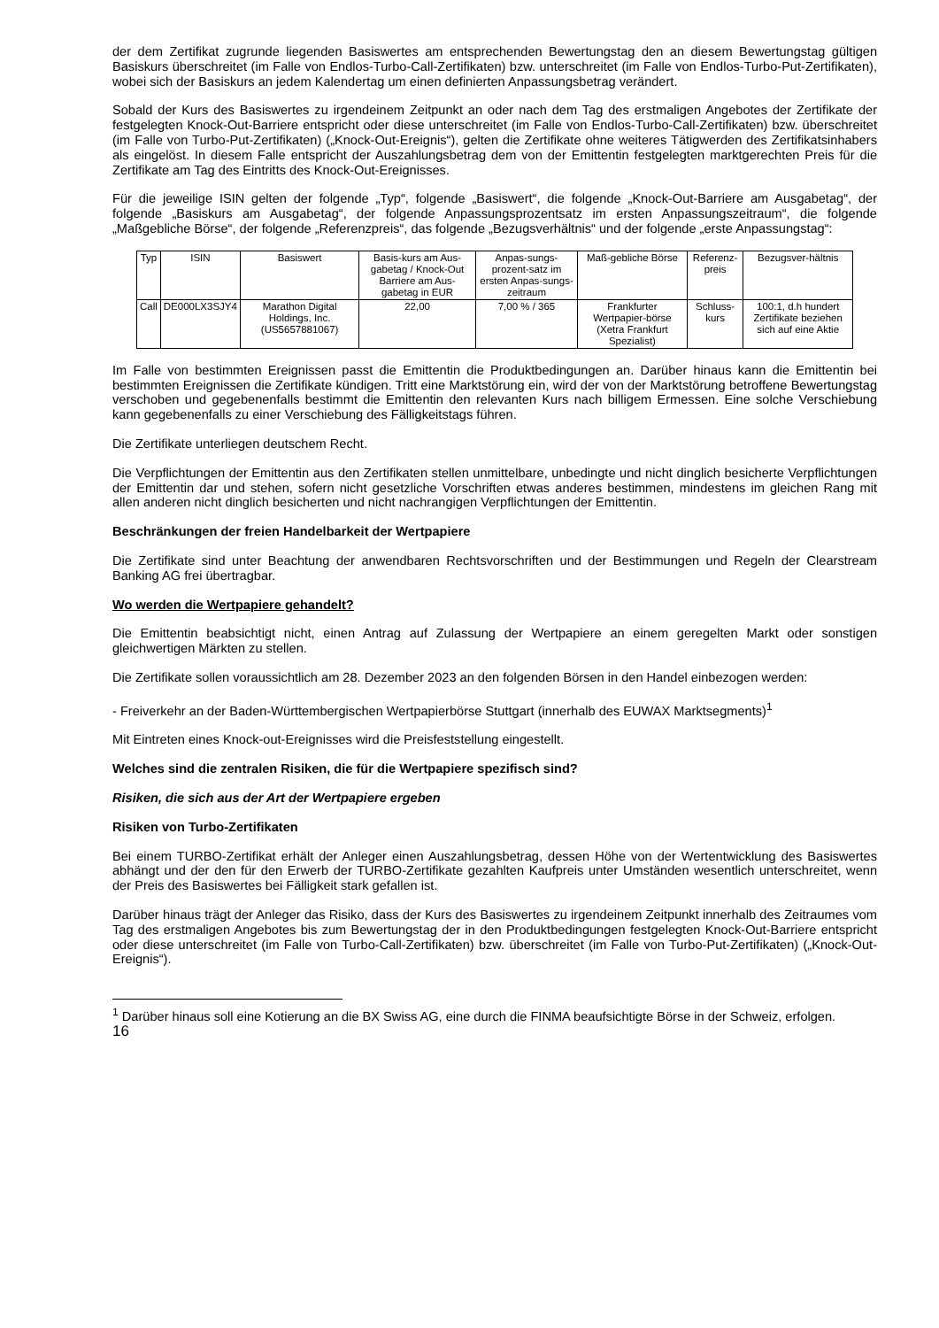der dem Zertifikat zugrunde liegenden Basiswertes am entsprechenden Bewertungstag den an diesem Bewertungstag gültigen Basiskurs überschreitet (im Falle von Endlos-Turbo-Call-Zertifikaten) bzw. unterschreitet (im Falle von Endlos-Turbo-Put-Zertifikaten), wobei sich der Basiskurs an jedem Kalendertag um einen definierten Anpassungsbetrag verändert.
Sobald der Kurs des Basiswertes zu irgendeinem Zeitpunkt an oder nach dem Tag des erstmaligen Angebotes der Zertifikate der festgelegten Knock-Out-Barriere entspricht oder diese unterschreitet (im Falle von Endlos-Turbo-Call-Zertifikaten) bzw. überschreitet (im Falle von Turbo-Put-Zertifikaten) („Knock-Out-Ereignis“), gelten die Zertifikate ohne weiteres Tätigwerden des Zertifikatsinhabers als eingelöst. In diesem Falle entspricht der Auszahlungsbetrag dem von der Emittentin festgelegten marktgerechten Preis für die Zertifikate am Tag des Eintritts des Knock-Out-Ereignisses.
Für die jeweilige ISIN gelten der folgende „Typ“, folgende „Basiswert“, die folgende „Knock-Out-Barriere am Ausgabetag“, der folgende „Basiskurs am Ausgabetag“, der folgende Anpassungsprozentsatz im ersten Anpassungszeitraum“, die folgende „Maßgebliche Börse“, der folgende „Referenzpreis“, das folgende „Bezugsverhältnis“ und der folgende „erste Anpassungstag“:
| Typ | ISIN | Basiswert | Basis-kurs am Aus-gabetag / Knock-Out Barriere am Aus-gabetag in EUR | Anpas-sungs-prozent-satz im ersten Anpas-sungs-zeitraum | Maß-gebliche Börse | Referenz-preis | Bezugsver-hältnis |
| Call | DE000LX3SJY4 | Marathon Digital Holdings, Inc. (US5657881067) | 22,00 | 7,00 % / 365 | Frankfurter Wertpapier-börse (Xetra Frankfurt Spezialist) | Schluss-kurs | 100:1, d.h hundert Zertifikate beziehen sich auf eine Aktie |
Im Falle von bestimmten Ereignissen passt die Emittentin die Produktbedingungen an. Darüber hinaus kann die Emittentin bei bestimmten Ereignissen die Zertifikate kündigen. Tritt eine Marktstörung ein, wird der von der Marktstörung betroffene Bewertungstag verschoben und gegebenenfalls bestimmt die Emittentin den relevanten Kurs nach billigem Ermessen. Eine solche Verschiebung kann gegebenenfalls zu einer Verschiebung des Fälligkeitstags führen.
Die Zertifikate unterliegen deutschem Recht.
Die Verpflichtungen der Emittentin aus den Zertifikaten stellen unmittelbare, unbedingte und nicht dinglich besicherte Verpflichtungen der Emittentin dar und stehen, sofern nicht gesetzliche Vorschriften etwas anderes bestimmen, mindestens im gleichen Rang mit allen anderen nicht dinglich besicherten und nicht nachrangigen Verpflichtungen der Emittentin.
Beschränkungen der freien Handelbarkeit der Wertpapiere
Die Zertifikate sind unter Beachtung der anwendbaren Rechtsvorschriften und der Bestimmungen und Regeln der Clearstream Banking AG frei übertragbar.
Wo werden die Wertpapiere gehandelt?
Die Emittentin beabsichtigt nicht, einen Antrag auf Zulassung der Wertpapiere an einem geregelten Markt oder sonstigen gleichwertigen Märkten zu stellen.
Die Zertifikate sollen voraussichtlich am 28. Dezember 2023 an den folgenden Börsen in den Handel einbezogen werden:
- Freiverkehr an der Baden-Württembergischen Wertpapierbörse Stuttgart (innerhalb des EUWAX Marktsegments)<sup>1</sup>
Mit Eintreten eines Knock-out-Ereignisses wird die Preisfeststellung eingestellt.
Welches sind die zentralen Risiken, die für die Wertpapiere spezifisch sind?
Risiken, die sich aus der Art der Wertpapiere ergeben
Risiken von Turbo-Zertifikaten
Bei einem TURBO-Zertifikat erhält der Anleger einen Auszahlungsbetrag, dessen Höhe von der Wertentwicklung des Basiswertes abhängt und der den für den Erwerb der TURBO-Zertifikate gezahlten Kaufpreis unter Umständen wesentlich unterschreitet, wenn der Preis des Basiswertes bei Fälligkeit stark gefallen ist.
Darüber hinaus trägt der Anleger das Risiko, dass der Kurs des Basiswertes zu irgendeinem Zeitpunkt innerhalb des Zeitraumes vom Tag des erstmaligen Angebotes bis zum Bewertungstag der in den Produktbedingungen festgelegten Knock-Out-Barriere entspricht oder diese unterschreitet (im Falle von Turbo-Call-Zertifikaten) bzw. überschreitet (im Falle von Turbo-Put-Zertifikaten) („Knock-Out-Ereignis“).
<sup>1</sup> Darüber hinaus soll eine Kotierung an die BX Swiss AG, eine durch die FINMA beaufsichtigte Börse in der Schweiz, erfolgen.
16